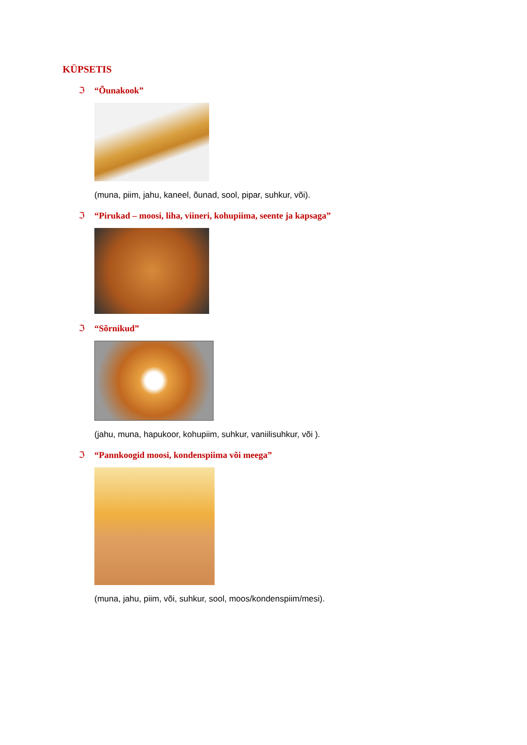KÜPSETIS
ℑ “Õunakook”
(muna, piim, jahu, kaneel, õunad, sool, pipar, suhkur, või).
ℑ “Pirukad – moosi, liha, viineri, kohupiima, seente ja kapsaga”
ℑ “Sõrnikud”
(jahu, muna, hapukoor, kohupiim, suhkur, vaniilisuhkur, või ).
ℑ “Pannkoogid moosi, kondenspiima või meega”
(muna, jahu, piim, või, suhkur, sool, moos/kondenspiim/mesi).